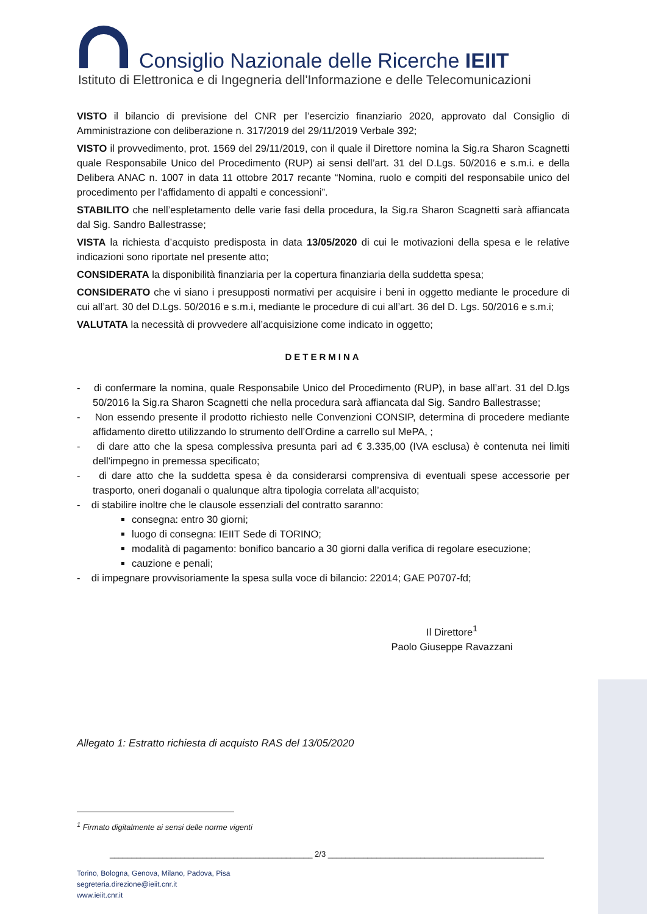Consiglio Nazionale delle Ricerche IEIIT
Istituto di Elettronica e di Ingegneria dell'Informazione e delle Telecomunicazioni
VISTO il bilancio di previsione del CNR per l’esercizio finanziario 2020, approvato dal Consiglio di Amministrazione con deliberazione n. 317/2019 del 29/11/2019 Verbale 392;
VISTO il provvedimento, prot. 1569 del 29/11/2019, con il quale il Direttore nomina la Sig.ra Sharon Scagnetti quale Responsabile Unico del Procedimento (RUP) ai sensi dell’art. 31 del D.Lgs. 50/2016 e s.m.i. e della Delibera ANAC n. 1007 in data 11 ottobre 2017 recante “Nomina, ruolo e compiti del responsabile unico del procedimento per l’affidamento di appalti e concessioni”.
STABILITO che nell’espletamento delle varie fasi della procedura, la Sig.ra Sharon Scagnetti sarà affiancata dal Sig. Sandro Ballestrasse;
VISTA la richiesta d’acquisto predisposta in data 13/05/2020 di cui le motivazioni della spesa e le relative indicazioni sono riportate nel presente atto;
CONSIDERATA la disponibilità finanziaria per la copertura finanziaria della suddetta spesa;
CONSIDERATO che vi siano i presupposti normativi per acquisire i beni in oggetto mediante le procedure di cui all’art. 30 del D.Lgs. 50/2016 e s.m.i, mediante le procedure di cui all’art. 36 del D. Lgs. 50/2016 e s.m.i;
VALUTATA la necessità di provvedere all’acquisizione come indicato in oggetto;
DETERMINA
- di confermare la nomina, quale Responsabile Unico del Procedimento (RUP), in base all’art. 31 del D.lgs 50/2016 la Sig.ra Sharon Scagnetti che nella procedura sarà affiancata dal Sig. Sandro Ballestrasse;
- Non essendo presente il prodotto richiesto nelle Convenzioni CONSIP, determina di procedere mediante affidamento diretto utilizzando lo strumento dell’Ordine a carrello sul MePA, ;
- di dare atto che la spesa complessiva presunta pari ad € 3.335,00 (IVA esclusa) è contenuta nei limiti dell'impegno in premessa specificato;
- di dare atto che la suddetta spesa è da considerarsi comprensiva di eventuali spese accessorie per trasporto, oneri doganali o qualunque altra tipologia correlata all’acquisto;
- di stabilire inoltre che le clausole essenziali del contratto saranno:
consegna: entro 30 giorni;
luogo di consegna: IEIIT Sede di TORINO;
modalità di pagamento: bonifico bancario a 30 giorni dalla verifica di regolare esecuzione;
cauzione e penali;
- di impegnare provvisoriamente la spesa sulla voce di bilancio: 22014; GAE P0707-fd;
Il Direttore<sup>1</sup>
Paolo Giuseppe Ravazzani
Allegato 1: Estratto richiesta di acquisto RAS del 13/05/2020
<sup>1</sup> Firmato digitalmente ai sensi delle norme vigenti
______________________________________________ 2/3 _________________________________________________
Torino, Bologna, Genova, Milano, Padova, Pisa
segreteria.direzione@ieiit.cnr.it
www.ieiit.cnr.it